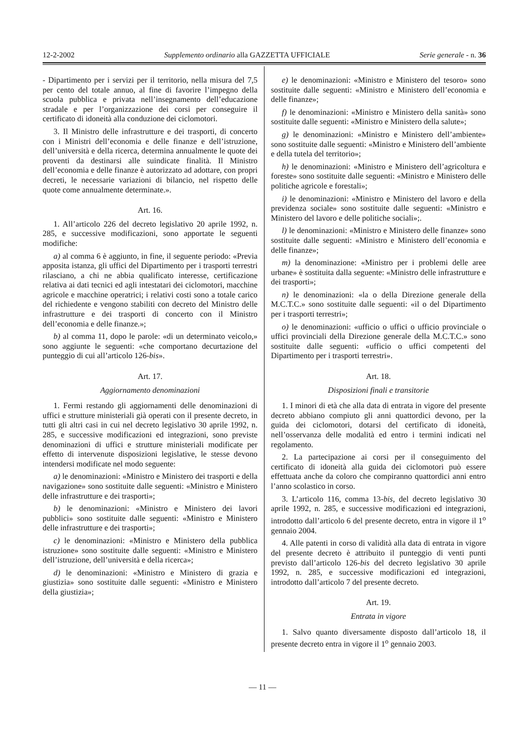12-2-2002 Supplemento ordinario alla GAZZETTA UFFICIALE Serie generale - n. 36
- Dipartimento per i servizi per il territorio, nella misura del 7,5 per cento del totale annuo, al fine di favorire l’impegno della scuola pubblica e privata nell’insegnamento dell’educazione stradale e per l’organizzazione dei corsi per conseguire il certificato di idoneità alla conduzione dei ciclomotori.
3. Il Ministro delle infrastrutture e dei trasporti, di concerto con i Ministri dell’economia e delle finanze e dell’istruzione, dell’università e della ricerca, determina annualmente le quote dei proventi da destinarsi alle suindicate finalità. Il Ministro dell’economia e delle finanze è autorizzato ad adottare, con propri decreti, le necessarie variazioni di bilancio, nel rispetto delle quote come annualmente determinate.».
Art. 16.
1. All’articolo 226 del decreto legislativo 20 aprile 1992, n. 285, e successive modificazioni, sono apportate le seguenti modifiche:
a) al comma 6 è aggiunto, in fine, il seguente periodo: «Previa apposita istanza, gli uffici del Dipartimento per i trasporti terrestri rilasciano, a chi ne abbia qualificato interesse, certificazione relativa ai dati tecnici ed agli intestatari dei ciclomotori, macchine agricole e macchine operatrici; i relativi costi sono a totale carico del richiedente e vengono stabiliti con decreto del Ministro delle infrastrutture e dei trasporti di concerto con il Ministro dell’economia e delle finanze.»;
b) al comma 11, dopo le parole: «di un determinato veicolo,» sono aggiunte le seguenti: «che comportano decurtazione del punteggio di cui all’articolo 126-bis».
Art. 17.
Aggiornamento denominazioni
1. Fermi restando gli aggiornamenti delle denominazioni di uffici e strutture ministeriali già operati con il presente decreto, in tutti gli altri casi in cui nel decreto legislativo 30 aprile 1992, n. 285, e successive modificazioni ed integrazioni, sono previste denominazioni di uffici e strutture ministeriali modificate per effetto di intervenute disposizioni legislative, le stesse devono intendersi modificate nel modo seguente:
a) le denominazioni: «Ministro e Ministero dei trasporti e della navigazione» sono sostituite dalle seguenti: «Ministro e Ministero delle infrastrutture e dei trasporti»;
b) le denominazioni: «Ministro e Ministero dei lavori pubblici» sono sostituite dalle seguenti: «Ministro e Ministero delle infrastrutture e dei trasporti»;
c) le denominazioni: «Ministro e Ministero della pubblica istruzione» sono sostituite dalle seguenti: «Ministro e Ministero dell’istruzione, dell’università e della ricerca»;
d) le denominazioni: «Ministro e Ministero di grazia e giustizia» sono sostituite dalle seguenti: «Ministro e Ministero della giustizia»;
e) le denominazioni: «Ministro e Ministero del tesoro» sono sostituite dalle seguenti: «Ministro e Ministero dell’economia e delle finanze»;
f) le denominazioni: «Ministro e Ministero della sanità» sono sostituite dalle seguenti: «Ministro e Ministero della salute»;
g) le denominazioni: «Ministro e Ministero dell’ambiente» sono sostituite dalle seguenti: «Ministro e Ministero dell’ambiente e della tutela del territorio»;
h) le denominazioni: «Ministro e Ministero dell’agricoltura e foreste» sono sostituite dalle seguenti: «Ministro e Ministero delle politiche agricole e forestali»;
i) le denominazioni: «Ministro e Ministero del lavoro e della previdenza sociale» sono sostituite dalle seguenti: «Ministro e Ministero del lavoro e delle politiche sociali»;.
l) le denominazioni: «Ministro e Ministero delle finanze» sono sostituite dalle seguenti: «Ministro e Ministero dell’economia e delle finanze»;
m) la denominazione: «Ministro per i problemi delle aree urbane» è sostituita dalla seguente: «Ministro delle infrastrutture e dei trasporti»;
n) le denominazioni: «la o della Direzione generale della M.C.T.C.» sono sostituite dalle seguenti: «il o del Dipartimento per i trasporti terrestri»;
o) le denominazioni: «ufficio o uffici o ufficio provinciale o uffici provinciali della Direzione generale della M.C.T.C.» sono sostituite dalle seguenti: «ufficio o uffici competenti del Dipartimento per i trasporti terrestri».
Art. 18.
Disposizioni finali e transitorie
1. I minori di età che alla data di entrata in vigore del presente decreto abbiano compiuto gli anni quattordici devono, per la guida dei ciclomotori, dotarsi del certificato di idoneità, nell’osservanza delle modalità ed entro i termini indicati nel regolamento.
2. La partecipazione ai corsi per il conseguimento del certificato di idoneità alla guida dei ciclomotori può essere effettuata anche da coloro che compiranno quattordici anni entro l’anno scolastico in corso.
3. L’articolo 116, comma 13-bis, del decreto legislativo 30 aprile 1992, n. 285, e successive modificazioni ed integrazioni, introdotto dall’articolo 6 del presente decreto, entra in vigore il 1<sup>o</sup> gennaio 2004.
4. Alle patenti in corso di validità alla data di entrata in vigore del presente decreto è attribuito il punteggio di venti punti previsto dall’articolo 126-bis del decreto legislativo 30 aprile 1992, n. 285, e successive modificazioni ed integrazioni, introdotto dall’articolo 7 del presente decreto.
Art. 19.
Entrata in vigore
1. Salvo quanto diversamente disposto dall’articolo 18, il presente decreto entra in vigore il 1<sup>o</sup> gennaio 2003.
— 11 —